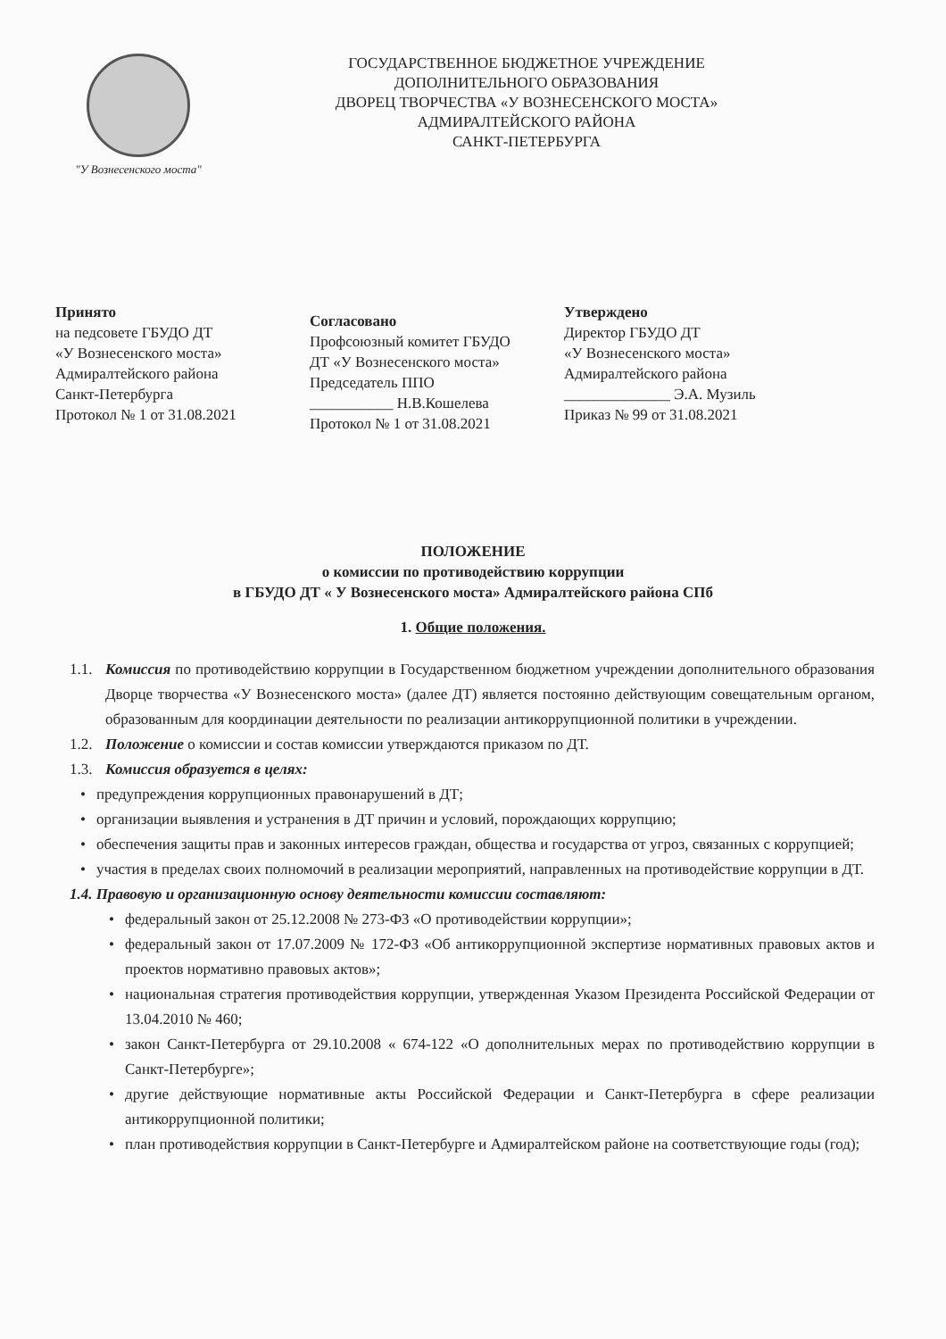"У Вознесенского моста"
ГОСУДАРСТВЕННОЕ БЮДЖЕТНОЕ УЧРЕЖДЕНИЕ
ДОПОЛНИТЕЛЬНОГО ОБРАЗОВАНИЯ
ДВОРЕЦ ТВОРЧЕСТВА «У ВОЗНЕСЕНСКОГО МОСТА»
АДМИРАЛТЕЙСКОГО РАЙОНА
САНКТ-ПЕТЕРБУРГА
Принято
на педсовете ГБУДО ДТ
«У Вознесенского моста»
Адмиралтейского района
Санкт-Петербурга
Протокол № 1 от 31.08.2021
Согласовано
Профсоюзный комитет ГБУДО
ДТ «У Вознесенского моста»
Председатель ППО
___________ Н.В.Кошелева
Протокол № 1 от 31.08.2021
Утверждено
Директор ГБУДО ДТ
«У Вознесенского моста»
Адмиралтейского района
______________ Э.А. Музиль
Приказ № 99 от 31.08.2021
ПОЛОЖЕНИЕ
о комиссии по противодействию коррупции
в ГБУДО ДТ « У Вознесенского моста» Адмиралтейского района СПб
1. Общие положения.
1.1. Комиссия по противодействию коррупции в Государственном бюджетном учреждении дополнительного образования Дворце творчества «У Вознесенского моста» (далее ДТ) является постоянно действующим совещательным органом, образованным для координации деятельности по реализации антикоррупционной политики в учреждении.
1.2. Положение о комиссии и состав комиссии утверждаются приказом по ДТ.
1.3. Комиссия образуется в целях:
• предупреждения коррупционных правонарушений в ДТ;
• организации выявления и устранения в ДТ причин и условий, порождающих коррупцию;
• обеспечения защиты прав и законных интересов граждан, общества и государства от угроз, связанных с коррупцией;
• участия в пределах своих полномочий в реализации мероприятий, направленных на противодействие коррупции в ДТ.
1.4. Правовую и организационную основу деятельности комиссии составляют:
• федеральный закон от 25.12.2008 № 273-ФЗ «О противодействии коррупции»;
• федеральный закон от 17.07.2009 № 172-ФЗ «Об антикоррупционной экспертизе нормативных правовых актов и проектов нормативно правовых актов»;
• национальная стратегия противодействия коррупции, утвержденная Указом Президента Российской Федерации от 13.04.2010 № 460;
• закон Санкт-Петербурга от 29.10.2008 « 674-122 «О дополнительных мерах по противодействию коррупции в Санкт-Петербурге»;
• другие действующие нормативные акты Российской Федерации и Санкт-Петербурга в сфере реализации антикоррупционной политики;
• план противодействия коррупции в Санкт-Петербурге и Адмиралтейском районе на соответствующие годы (год);